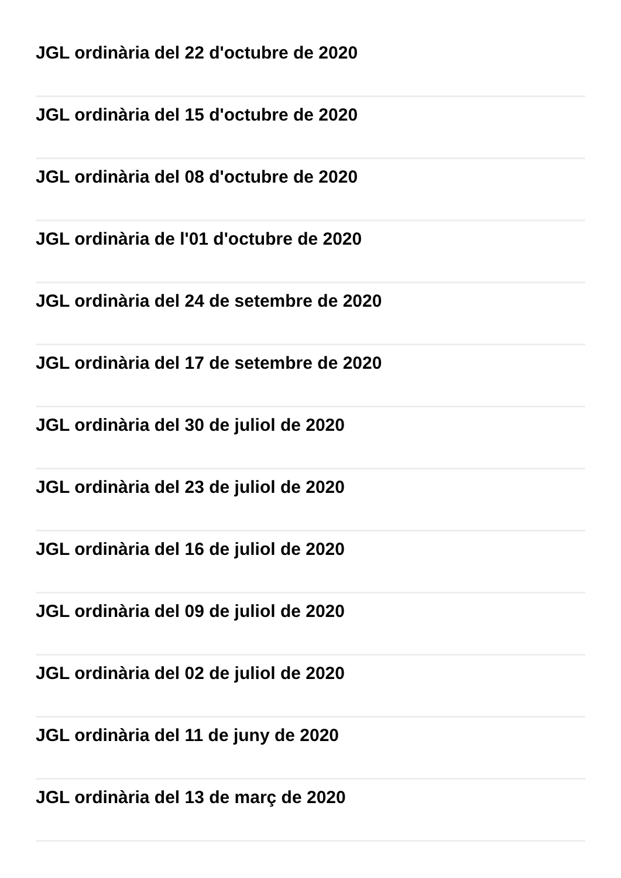JGL ordinària del 22 d'octubre de 2020
JGL ordinària del 15 d'octubre de 2020
JGL ordinària del 08 d'octubre de 2020
JGL ordinària de l'01 d'octubre de 2020
JGL ordinària del 24 de setembre de 2020
JGL ordinària del 17 de setembre de 2020
JGL ordinària del 30 de juliol de 2020
JGL ordinària del 23 de juliol de 2020
JGL ordinària del 16 de juliol de 2020
JGL ordinària del 09 de juliol de 2020
JGL ordinària del 02 de juliol de 2020
JGL ordinària del 11 de juny de 2020
JGL ordinària del 13 de març de 2020